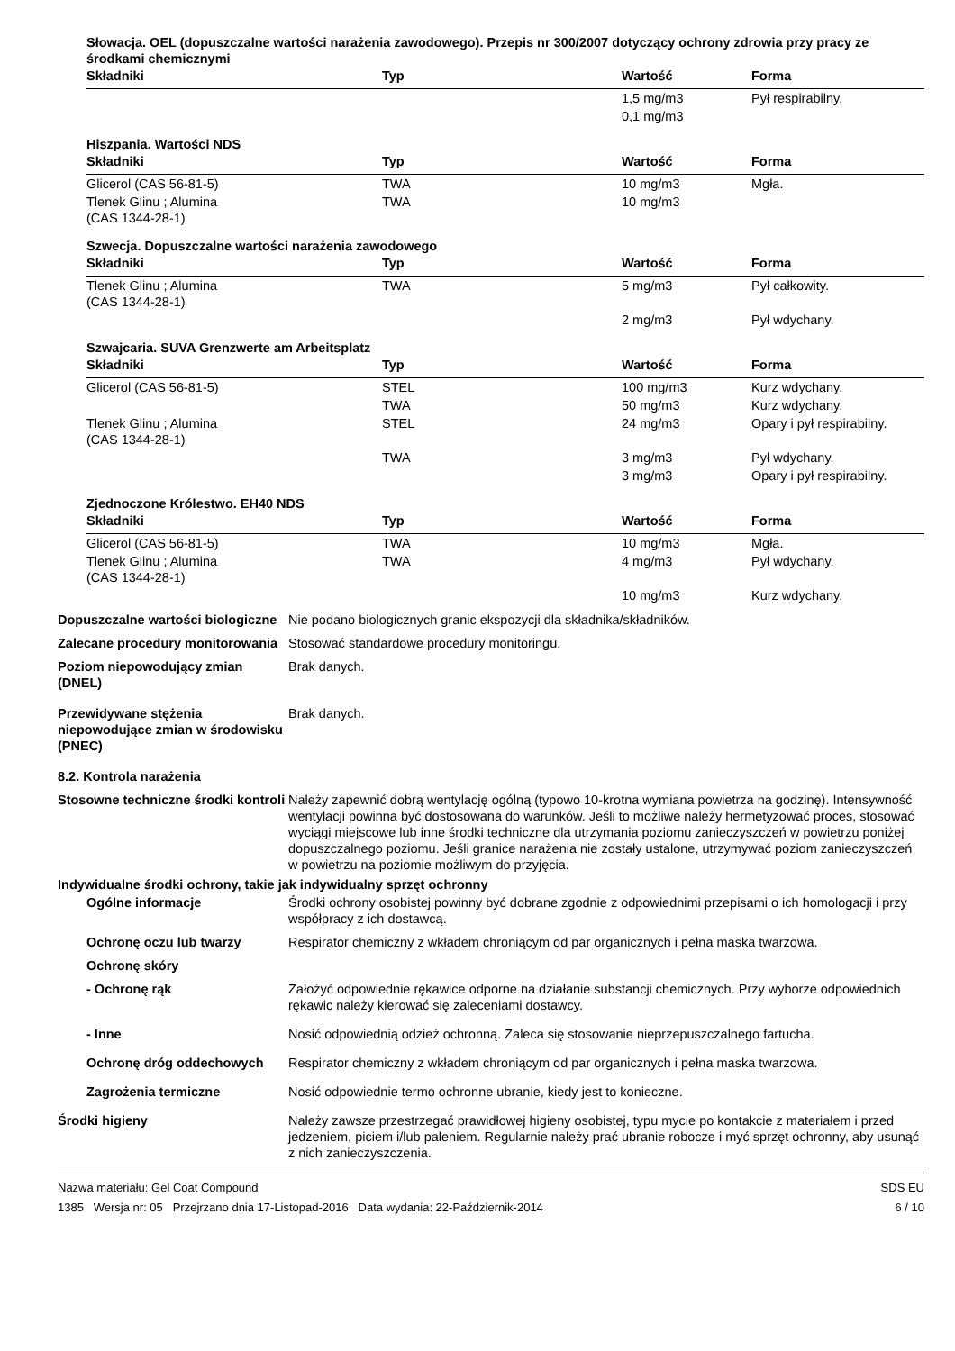Słowacja. OEL (dopuszczalne wartości narażenia zawodowego). Przepis nr 300/2007 dotyczący ochrony zdrowia przy pracy ze środkami chemicznymi
| Składniki | Typ | Wartość | Forma |
| --- | --- | --- | --- |
| | | 1,5 mg/m3 | Pył respirabilny. |
| | | 0,1 mg/m3 | |
Hiszpania. Wartości NDS
| Składniki | Typ | Wartość | Forma |
| --- | --- | --- | --- |
| Glicerol (CAS 56-81-5) | TWA | 10 mg/m3 | Mgła. |
| Tlenek Glinu ; Alumina (CAS 1344-28-1) | TWA | 10 mg/m3 | |
Szwecja. Dopuszczalne wartości narażenia zawodowego
| Składniki | Typ | Wartość | Forma |
| --- | --- | --- | --- |
| Tlenek Glinu ; Alumina (CAS 1344-28-1) | TWA | 5 mg/m3 | Pył całkowity. |
| | | 2 mg/m3 | Pył wdychany. |
Szwajcaria. SUVA Grenzwerte am Arbeitsplatz
| Składniki | Typ | Wartość | Forma |
| --- | --- | --- | --- |
| Glicerol (CAS 56-81-5) | STEL | 100 mg/m3 | Kurz wdychany. |
| | TWA | 50 mg/m3 | Kurz wdychany. |
| Tlenek Glinu ; Alumina (CAS 1344-28-1) | STEL | 24 mg/m3 | Opary i pył respirabilny. |
| | TWA | 3 mg/m3 | Pył wdychany. |
| | | 3 mg/m3 | Opary i pył respirabilny. |
Zjednoczone Królestwo. EH40 NDS
| Składniki | Typ | Wartość | Forma |
| --- | --- | --- | --- |
| Glicerol (CAS 56-81-5) | TWA | 10 mg/m3 | Mgła. |
| Tlenek Glinu ; Alumina (CAS 1344-28-1) | TWA | 4 mg/m3 | Pył wdychany. |
| | | 10 mg/m3 | Kurz wdychany. |
Dopuszczalne wartości biologiczne
Nie podano biologicznych granic ekspozycji dla składnika/składników.
Zalecane procedury monitorowania
Stosować standardowe procedury monitoringu.
Poziom niepowodujący zmian (DNEL)
Brak danych.
Przewidywane stężenia niepowodujące zmian w środowisku (PNEC)
Brak danych.
8.2. Kontrola narażenia
Stosowne techniczne środki kontroli
Należy zapewnić dobrą wentylację ogólną (typowo 10-krotna wymiana powietrza na godzinę). Intensywność wentylacji powinna być dostosowana do warunków. Jeśli to możliwe należy hermetyzować proces, stosować wyciągi miejscowe lub inne środki techniczne dla utrzymania poziomu zanieczyszczeń w powietrzu poniżej dopuszczalnego poziomu. Jeśli granice narażenia nie zostały ustalone, utrzymywać poziom zanieczyszczeń w powietrzu na poziomie możliwym do przyjęcia.
Indywidualne środki ochrony, takie jak indywidualny sprzęt ochronny
Ogólne informacje Środki ochrony osobistej powinny być dobrane zgodnie z odpowiednimi przepisami o ich homologacji i przy współpracy z ich dostawcą.
Ochronę oczu lub twarzy Respirator chemiczny z wkładem chroniącym od par organicznych i pełna maska twarzowa.
Ochronę skóry
- Ochronę rąk Założyć odpowiednie rękawice odporne na działanie substancji chemicznych. Przy wyborze odpowiednich rękawic należy kierować się zaleceniami dostawcy.
- Inne Nosić odpowiednią odzież ochronną. Zaleca się stosowanie nieprzepuszczalnego fartucha.
Ochronę dróg oddechowych Respirator chemiczny z wkładem chroniącym od par organicznych i pełna maska twarzowa.
Zagrożenia termiczne Nosić odpowiednie termo ochronne ubranie, kiedy jest to konieczne.
Środki higieny Należy zawsze przestrzegać prawidłowej higieny osobistej, typu mycie po kontakcie z materiałem i przed jedzeniem, piciem i/lub paleniem. Regularnie należy prać ubranie robocze i myć sprzęt ochronny, aby usunąć z nich zanieczyszczenia.
Nazwa materiału: Gel Coat Compound
1385 Wersja nr: 05 Przejrzano dnia 17-Listopad-2016 Data wydania: 22-Październik-2014
SDS EU
6 / 10